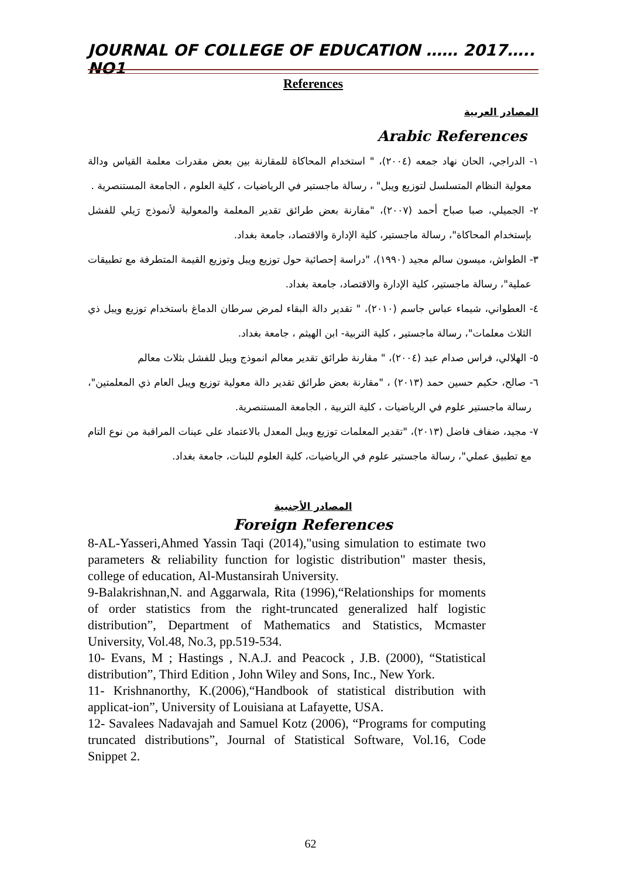JOURNAL OF COLLEGE OF EDUCATION …… 2017….. NO1
References
المصادر العربية
Arabic References
١- الدراجي، الحان نهاد جمعه (٢٠٠٤)، " استخدام المحاكاة للمقارنة بين بعض مقدرات معلمة القياس ودالة معولية النظام المتسلسل لتوزيع ويبل" ، رسالة ماجستير في الرياضيات ، كلية العلوم ، الجامعة المستنصرية .
٢- الجميلي، صبا صباح أحمد (٢٠٠٧)، "مقارنة بعض طرائق تقدير المعلمة والمعولية لأنموذج رَيلي للفشل بإستخدام المحاكاة"، رسالة ماجستير، كلية الإدارة والاقتصاد، جامعة بغداد.
٣- الطواش، ميسون سالم مجيد (١٩٩٠)، "دراسة إحصائية حول توزيع ويبل وتوزيع القيمة المتطرفة مع تطبيقات عملية"، رسالة ماجستير، كلية الإدارة والاقتصاد، جامعة بغداد.
٤- العطواني، شيماء عباس جاسم (٢٠١٠)، " تقدير دالة البقاء لمرض سرطان الدماغ باستخدام توزيع ويبل ذي الثلاث معلمات"، رسالة ماجستير ، كلية التربية- ابن الهيثم ، جامعة بغداد.
٥- الهلالي، فراس صدام عبد (٢٠٠٤)، " مقارنة طرائق تقدير معالم انموذج ويبل للفشل بثلاث معالم
٦- صالح، حكيم حسين حمد (٢٠١٣) ، "مقارنة بعض طرائق تقدير دالة معولية توزيع ويبل العام ذي المعلمتين"، رسالة ماجستير علوم في الرياضيات ، كلية التربية ، الجامعة المستنصرية.
٧- مجيد، ضفاف فاضل (٢٠١٣)، "تقدير المعلمات توزيع ويبل المعدل بالاعتماد على عينات المراقبة من نوع التام مع تطبيق عملي"، رسالة ماجستير علوم في الرياضيات، كلية العلوم للبنات، جامعة بغداد.
المصادر الأجنبية
Foreign References
8-AL-Yasseri,Ahmed Yassin Taqi (2014),"using simulation to estimate two parameters & reliability function for logistic distribution" master thesis, college of education, Al-Mustansirah University.
9-Balakrishnan,N. and Aggarwala, Rita (1996),“Relationships for moments of order statistics from the right-truncated generalized half logistic distribution”, Department of Mathematics and Statistics, Mcmaster University, Vol.48, No.3, pp.519-534.
10- Evans, M ; Hastings , N.A.J. and Peacock , J.B. (2000), “Statistical distribution”, Third Edition , John Wiley and Sons, Inc., New York.
11- Krishnanorthy, K.(2006),“Handbook of statistical distribution with applicat-ion”, University of Louisiana at Lafayette, USA.
12- Savalees Nadavajah and Samuel Kotz (2006), “Programs for computing truncated distributions”, Journal of Statistical Software, Vol.16, Code Snippet 2.
62